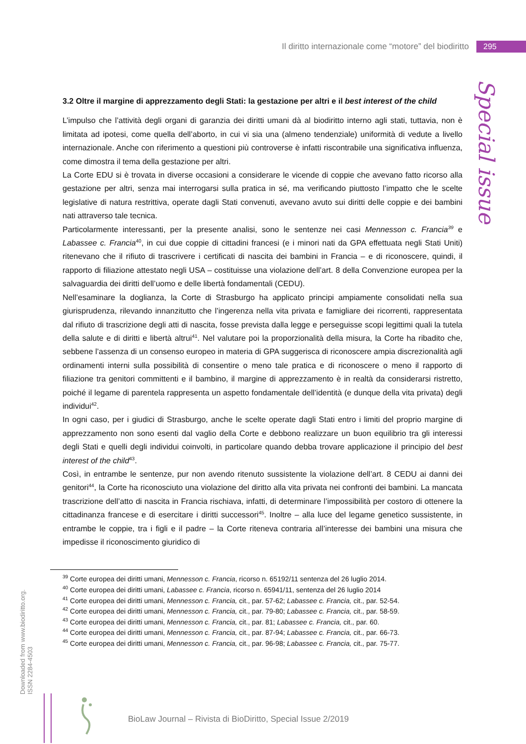Il diritto internazionale come “motore” del biodiritto 295
Special issue
3.2 Oltre il margine di apprezzamento degli Stati: la gestazione per altri e il best interest of the child
L’impulso che l’attività degli organi di garanzia dei diritti umani dà al biodiritto interno agli stati, tuttavia, non è limitata ad ipotesi, come quella dell’aborto, in cui vi sia una (almeno tendenziale) uniformità di vedute a livello internazionale. Anche con riferimento a questioni più controverse è infatti riscontrabile una significativa influenza, come dimostra il tema della gestazione per altri.
La Corte EDU si è trovata in diverse occasioni a considerare le vicende di coppie che avevano fatto ricorso alla gestazione per altri, senza mai interrogarsi sulla pratica in sé, ma verificando piuttosto l’impatto che le scelte legislative di natura restrittiva, operate dagli Stati convenuti, avevano avuto sui diritti delle coppie e dei bambini nati attraverso tale tecnica.
Particolarmente interessanti, per la presente analisi, sono le sentenze nei casi Mennesson c. Francia<sup>39</sup> e Labassee c. Francia<sup>40</sup>, in cui due coppie di cittadini francesi (e i minori nati da GPA effettuata negli Stati Uniti) ritenevano che il rifiuto di trascrivere i certificati di nascita dei bambini in Francia – e di riconoscere, quindi, il rapporto di filiazione attestato negli USA – costituisse una violazione dell’art. 8 della Convenzione europea per la salvaguardia dei diritti dell’uomo e delle libertà fondamentali (CEDU).
Nell’esaminare la doglianza, la Corte di Strasburgo ha applicato principi ampiamente consolidati nella sua giurisprudenza, rilevando innanzitutto che l’ingerenza nella vita privata e famigliare dei ricorrenti, rappresentata dal rifiuto di trascrizione degli atti di nascita, fosse prevista dalla legge e perseguisse scopi legittimi quali la tutela della salute e di diritti e libertà altrui<sup>41</sup>. Nel valutare poi la proporzionalità della misura, la Corte ha ribadito che, sebbene l’assenza di un consenso europeo in materia di GPA suggerisca di riconoscere ampia discrezionalità agli ordinamenti interni sulla possibilità di consentire o meno tale pratica e di riconoscere o meno il rapporto di filiazione tra genitori committenti e il bambino, il margine di apprezzamento è in realtà da considerarsi ristretto, poiché il legame di parentela rappresenta un aspetto fondamentale dell’identità (e dunque della vita privata) degli individui<sup>42</sup>.
In ogni caso, per i giudici di Strasburgo, anche le scelte operate dagli Stati entro i limiti del proprio margine di apprezzamento non sono esenti dal vaglio della Corte e debbono realizzare un buon equilibrio tra gli interessi degli Stati e quelli degli individui coinvolti, in particolare quando debba trovare applicazione il principio del best interest of the child<sup>43</sup>.
Così, in entrambe le sentenze, pur non avendo ritenuto sussistente la violazione dell’art. 8 CEDU ai danni dei genitori<sup>44</sup>, la Corte ha riconosciuto una violazione del diritto alla vita privata nei confronti dei bambini. La mancata trascrizione dell’atto di nascita in Francia rischiava, infatti, di determinare l’impossibilità per costoro di ottenere la cittadinanza francese e di esercitare i diritti successori<sup>45</sup>. Inoltre – alla luce del legame genetico sussistente, in entrambe le coppie, tra i figli e il padre – la Corte riteneva contraria all’interesse dei bambini una misura che impedisse il riconoscimento giuridico di
<sup>39</sup> Corte europea dei diritti umani, Mennesson c. Francia, ricorso n. 65192/11 sentenza del 26 luglio 2014.
<sup>40</sup> Corte europea dei diritti umani, Labassee c. Francia, ricorso n. 65941/11, sentenza del 26 luglio 2014
<sup>41</sup> Corte europea dei diritti umani, Mennesson c. Francia, cit., par. 57-62; Labassee c. Francia, cit., par. 52-54.
<sup>42</sup> Corte europea dei diritti umani, Mennesson c. Francia, cit., par. 79-80; Labassee c. Francia, cit., par. 58-59.
<sup>43</sup> Corte europea dei diritti umani, Mennesson c. Francia, cit., par. 81; Labassee c. Francia, cit., par. 60.
<sup>44</sup> Corte europea dei diritti umani, Mennesson c. Francia, cit., par. 87-94; Labassee c. Francia, cit., par. 66-73.
<sup>45</sup> Corte europea dei diritti umani, Mennesson c. Francia, cit., par. 96-98; Labassee c. Francia, cit., par. 75-77.
Downloaded from www.biodiritto.org.
ISSN 2284-4503
BioLaw Journal – Rivista di BioDiritto, Special Issue 2/2019